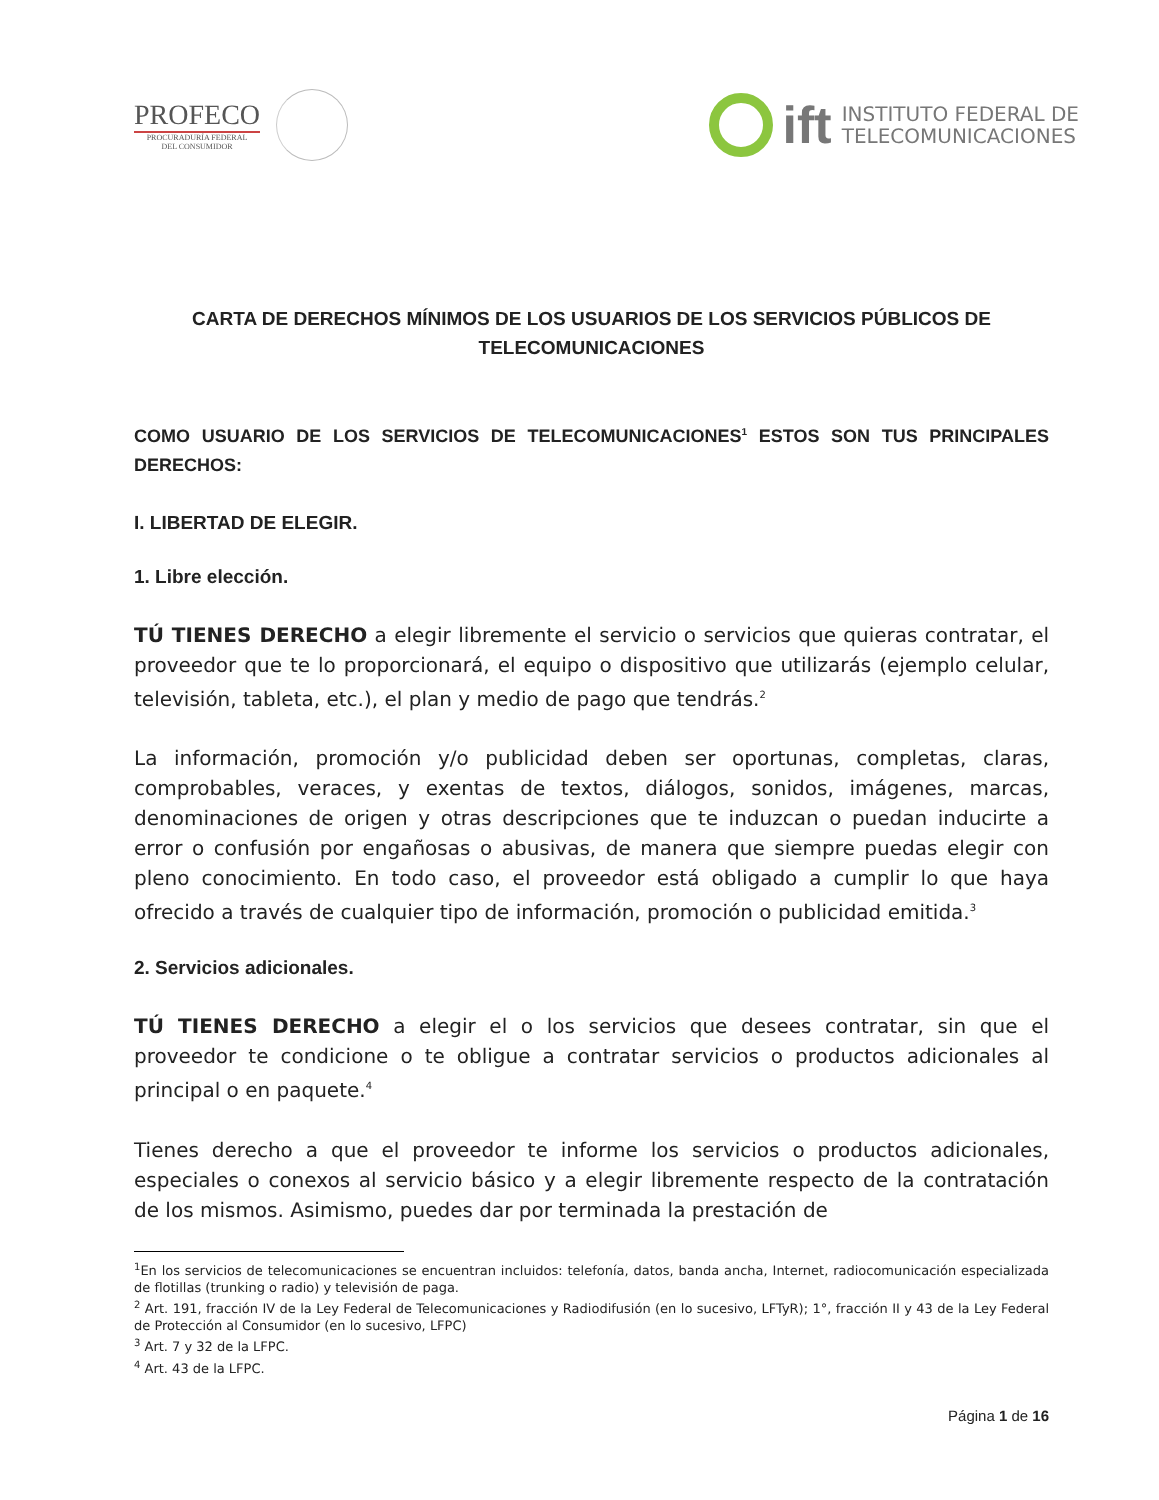PROFECO
PROCURADURÍA FEDERAL
DEL CONSUMIDOR
ift INSTITUTO FEDERAL DE
TELECOMUNICACIONES
CARTA DE DERECHOS MÍNIMOS DE LOS USUARIOS DE LOS SERVICIOS PÚBLICOS DE TELECOMUNICACIONES
COMO USUARIO DE LOS SERVICIOS DE TELECOMUNICACIONES<sup>1</sup> ESTOS SON TUS PRINCIPALES DERECHOS:
I. LIBERTAD DE ELEGIR.
1. Libre elección.
TÚ TIENES DERECHO a elegir libremente el servicio o servicios que quieras contratar, el proveedor que te lo proporcionará, el equipo o dispositivo que utilizarás (ejemplo celular, televisión, tableta, etc.), el plan y medio de pago que tendrás.<sup>2</sup>
La información, promoción y/o publicidad deben ser oportunas, completas, claras, comprobables, veraces, y exentas de textos, diálogos, sonidos, imágenes, marcas, denominaciones de origen y otras descripciones que te induzcan o puedan inducirte a error o confusión por engañosas o abusivas, de manera que siempre puedas elegir con pleno conocimiento. En todo caso, el proveedor está obligado a cumplir lo que haya ofrecido a través de cualquier tipo de información, promoción o publicidad emitida.<sup>3</sup>
2. Servicios adicionales.
TÚ TIENES DERECHO a elegir el o los servicios que desees contratar, sin que el proveedor te condicione o te obligue a contratar servicios o productos adicionales al principal o en paquete.<sup>4</sup>
Tienes derecho a que el proveedor te informe los servicios o productos adicionales, especiales o conexos al servicio básico y a elegir libremente respecto de la contratación de los mismos. Asimismo, puedes dar por terminada la prestación de
<sup>1</sup> En los servicios de telecomunicaciones se encuentran incluidos: telefonía, datos, banda ancha, Internet, radiocomunicación especializada de flotillas (trunking o radio) y televisión de paga.
<sup>2</sup> Art. 191, fracción IV de la Ley Federal de Telecomunicaciones y Radiodifusión (en lo sucesivo, LFTyR); 1°, fracción II y 43 de la Ley Federal de Protección al Consumidor (en lo sucesivo, LFPC)
<sup>3</sup> Art. 7 y 32 de la LFPC.
<sup>4</sup> Art. 43 de la LFPC.
Página 1 de 16